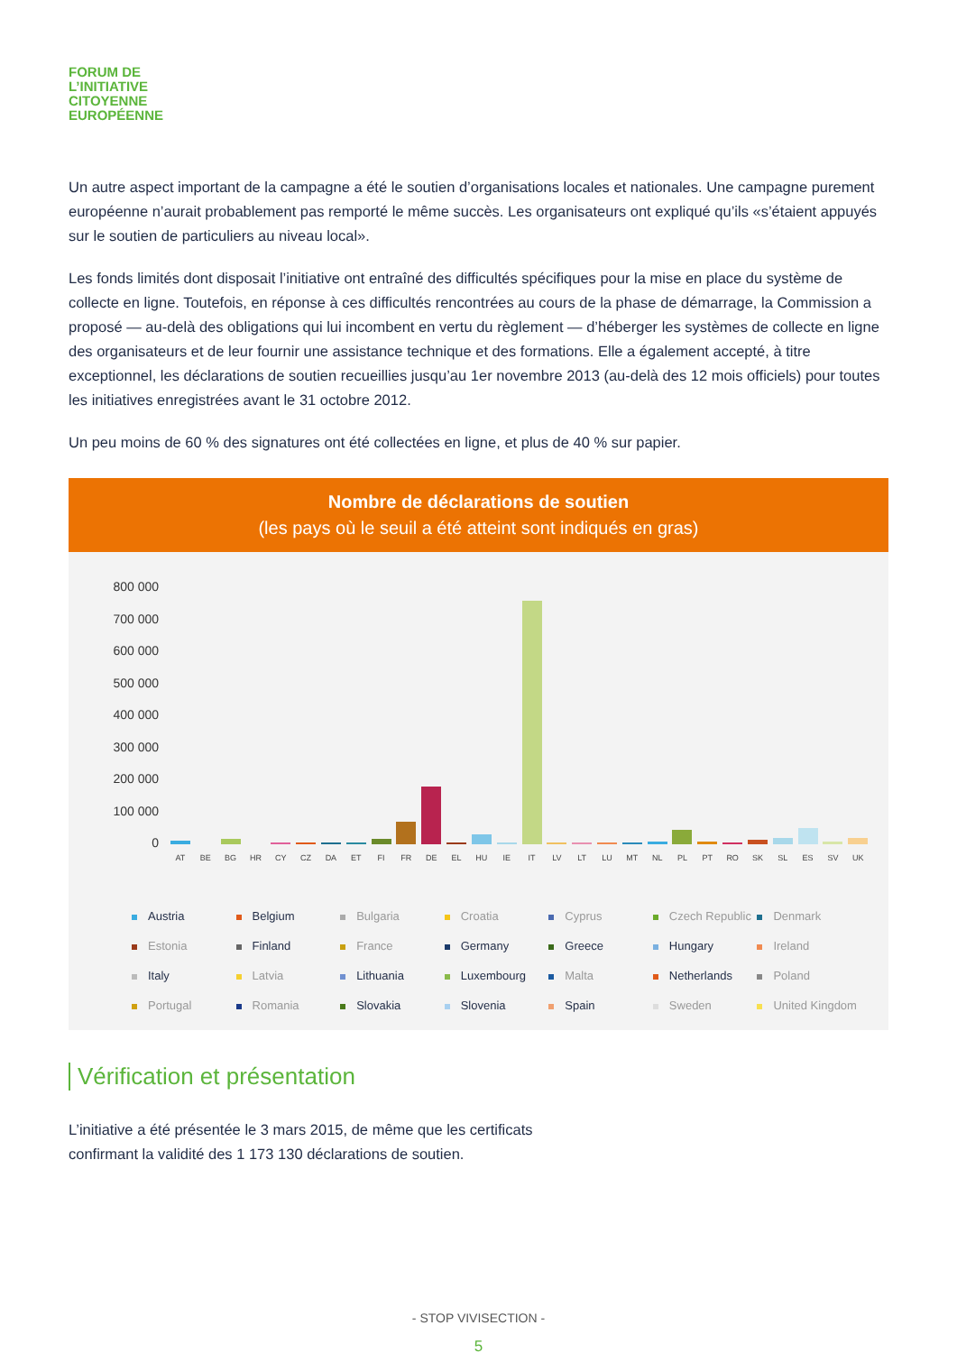FORUM DE
L’INITIATIVE
CITOYENNE
EUROPÉENNE
Un autre aspect important de la campagne a été le soutien d’organisations locales et nationales. Une campagne purement européenne n’aurait probablement pas remporté le même succès. Les organisateurs ont expliqué qu’ils «s’étaient appuyés sur le soutien de particuliers au niveau local».
Les fonds limités dont disposait l’initiative ont entraîné des difficultés spécifiques pour la mise en place du système de collecte en ligne. Toutefois, en réponse à ces difficultés rencontrées au cours de la phase de démarrage, la Commission a proposé — au-delà des obligations qui lui incombent en vertu du règlement — d’héberger les systèmes de collecte en ligne des organisateurs et de leur fournir une assistance technique et des formations. Elle a également accepté, à titre exceptionnel, les déclarations de soutien recueillies jusqu’au 1er novembre 2013 (au-delà des 12 mois officiels) pour toutes les initiatives enregistrées avant le 31 octobre 2012.
Un peu moins de 60 % des signatures ont été collectées en ligne, et plus de 40 % sur papier.
Nombre de déclarations de soutien
(les pays où le seuil a été atteint sont indiqués en gras)
800 000
700 000
600 000
500 000
400 000
300 000
200 000
100 000
0
AT
BE
BG
HR
CY
CZ
DA
ET
FI
FR
DE
EL
HU
IE
IT
LV
LT
LU
MT
NL
PL
PT
RO
SK
SL
ES
SV
UK
Austria
Belgium
Bulgaria
Croatia
Cyprus
Czech Republic
Denmark
Estonia
Finland
France
Germany
Greece
Hungary
Ireland
Italy
Latvia
Lithuania
Luxembourg
Malta
Netherlands
Poland
Portugal
Romania
Slovakia
Slovenia
Spain
Sweden
United Kingdom
Vérification et présentation
L’initiative a été présentée le 3 mars 2015, de même que les certificats
confirmant la validité des 1 173 130 déclarations de soutien.
- STOP VIVISECTION -
5